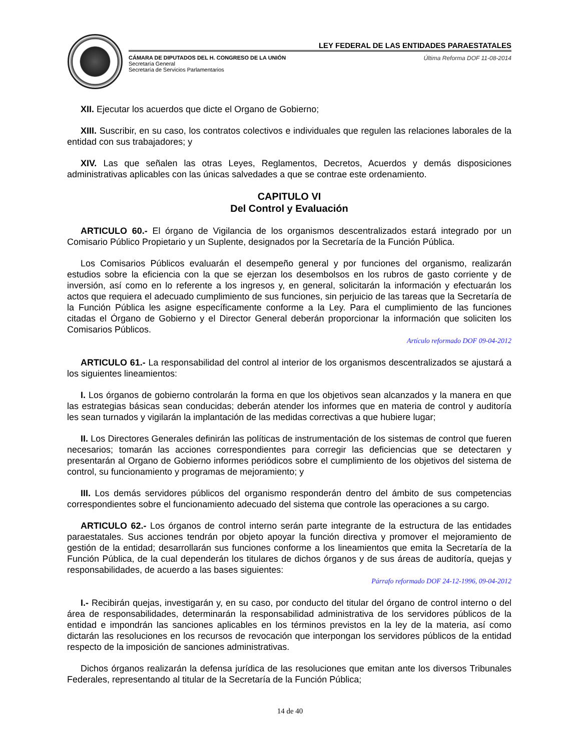LEY FEDERAL DE LAS ENTIDADES PARAESTATALES
CÁMARA DE DIPUTADOS DEL H. CONGRESO DE LA UNIÓN
Secretaría General
Secretaría de Servicios Parlamentarios
Última Reforma DOF 11-08-2014
XII. Ejecutar los acuerdos que dicte el Organo de Gobierno;
XIII. Suscribir, en su caso, los contratos colectivos e individuales que regulen las relaciones laborales de la entidad con sus trabajadores; y
XIV. Las que señalen las otras Leyes, Reglamentos, Decretos, Acuerdos y demás disposiciones administrativas aplicables con las únicas salvedades a que se contrae este ordenamiento.
CAPITULO VI
Del Control y Evaluación
ARTICULO 60.- El órgano de Vigilancia de los organismos descentralizados estará integrado por un Comisario Público Propietario y un Suplente, designados por la Secretaría de la Función Pública.
Los Comisarios Públicos evaluarán el desempeño general y por funciones del organismo, realizarán estudios sobre la eficiencia con la que se ejerzan los desembolsos en los rubros de gasto corriente y de inversión, así como en lo referente a los ingresos y, en general, solicitarán la información y efectuarán los actos que requiera el adecuado cumplimiento de sus funciones, sin perjuicio de las tareas que la Secretaría de la Función Pública les asigne específicamente conforme a la Ley. Para el cumplimiento de las funciones citadas el Órgano de Gobierno y el Director General deberán proporcionar la información que soliciten los Comisarios Públicos.
Artículo reformado DOF 09-04-2012
ARTICULO 61.- La responsabilidad del control al interior de los organismos descentralizados se ajustará a los siguientes lineamientos:
I. Los órganos de gobierno controlarán la forma en que los objetivos sean alcanzados y la manera en que las estrategias básicas sean conducidas; deberán atender los informes que en materia de control y auditoría les sean turnados y vigilarán la implantación de las medidas correctivas a que hubiere lugar;
II. Los Directores Generales definirán las políticas de instrumentación de los sistemas de control que fueren necesarios; tomarán las acciones correspondientes para corregir las deficiencias que se detectaren y presentarán al Organo de Gobierno informes periódicos sobre el cumplimiento de los objetivos del sistema de control, su funcionamiento y programas de mejoramiento; y
III. Los demás servidores públicos del organismo responderán dentro del ámbito de sus competencias correspondientes sobre el funcionamiento adecuado del sistema que controle las operaciones a su cargo.
ARTICULO 62.- Los órganos de control interno serán parte integrante de la estructura de las entidades paraestatales. Sus acciones tendrán por objeto apoyar la función directiva y promover el mejoramiento de gestión de la entidad; desarrollarán sus funciones conforme a los lineamientos que emita la Secretaría de la Función Pública, de la cual dependerán los titulares de dichos órganos y de sus áreas de auditoría, quejas y responsabilidades, de acuerdo a las bases siguientes:
Párrafo reformado DOF 24-12-1996, 09-04-2012
I.- Recibirán quejas, investigarán y, en su caso, por conducto del titular del órgano de control interno o del área de responsabilidades, determinarán la responsabilidad administrativa de los servidores públicos de la entidad e impondrán las sanciones aplicables en los términos previstos en la ley de la materia, así como dictarán las resoluciones en los recursos de revocación que interpongan los servidores públicos de la entidad respecto de la imposición de sanciones administrativas.
Dichos órganos realizarán la defensa jurídica de las resoluciones que emitan ante los diversos Tribunales Federales, representando al titular de la Secretaría de la Función Pública;
14 de 40